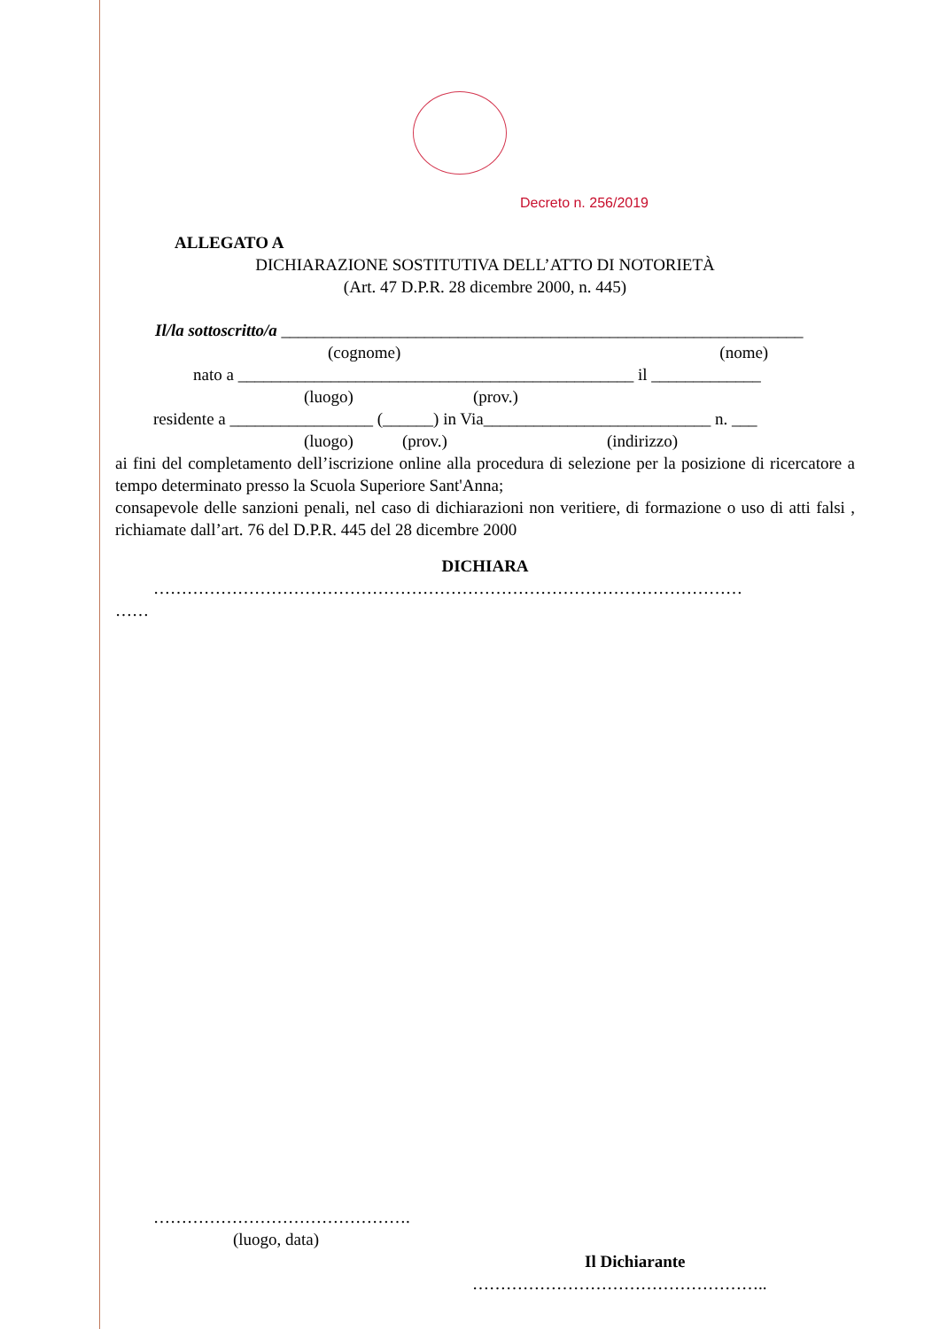Decreto n. 256/2019
ALLEGATO A
DICHIARAZIONE SOSTITUTIVA DELL’ATTO DI NOTORIETÀ
(Art. 47 D.P.R. 28 dicembre 2000, n. 445)
Il/la sottoscritto/a ______________________________________________________________
(cognome) (nome)
nato a _______________________________________________ il _____________
(luogo) (prov.)
residente a _________________ (______) in Via___________________________ n. ___
(luogo) (prov.) (indirizzo)
ai fini del completamento dell’iscrizione online alla procedura di selezione per la posizione di ricercatore a tempo determinato presso la Scuola Superiore Sant'Anna;
consapevole delle sanzioni penali, nel caso di dichiarazioni non veritiere, di formazione o uso di atti falsi , richiamate dall’art. 76 del D.P.R. 445 del 28 dicembre 2000
DICHIARA
……………………………………………………………………………………………
……
……………………………………….
(luogo, data)
Il Dichiarante
……………………………………………..